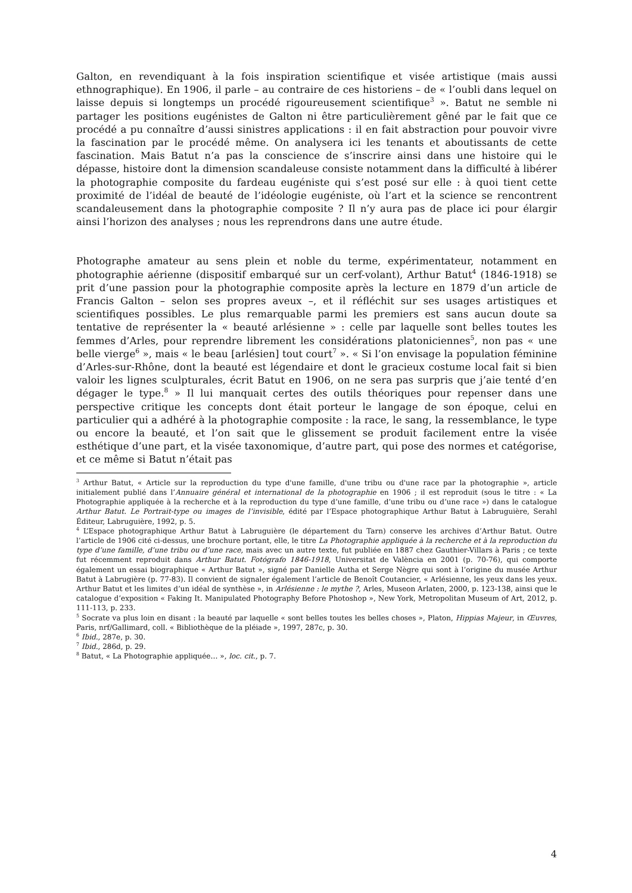Galton, en revendiquant à la fois inspiration scientifique et visée artistique (mais aussi ethnographique). En 1906, il parle – au contraire de ces historiens – de « l’oubli dans lequel on laisse depuis si longtemps un procédé rigoureusement scientifique<sup>3</sup> ». Batut ne semble ni partager les positions eugénistes de Galton ni être particulièrement gêné par le fait que ce procédé a pu connaître d’aussi sinistres applications : il en fait abstraction pour pouvoir vivre la fascination par le procédé même. On analysera ici les tenants et aboutissants de cette fascination. Mais Batut n’a pas la conscience de s’inscrire ainsi dans une histoire qui le dépasse, histoire dont la dimension scandaleuse consiste notamment dans la difficulté à libérer la photographie composite du fardeau eugéniste qui s’est posé sur elle : à quoi tient cette proximité de l’idéal de beauté de l’idéologie eugéniste, où l’art et la science se rencontrent scandaleusement dans la photographie composite ? Il n’y aura pas de place ici pour élargir ainsi l’horizon des analyses ; nous les reprendrons dans une autre étude.
Photographe amateur au sens plein et noble du terme, expérimentateur, notamment en photographie aérienne (dispositif embarqué sur un cerf-volant), Arthur Batut<sup>4</sup> (1846-1918) se prit d’une passion pour la photographie composite après la lecture en 1879 d’un article de Francis Galton – selon ses propres aveux –, et il réfléchit sur ses usages artistiques et scientifiques possibles. Le plus remarquable parmi les premiers est sans aucun doute sa tentative de représenter la « beauté arlésienne » : celle par laquelle sont belles toutes les femmes d’Arles, pour reprendre librement les considérations platoniciennes<sup>5</sup>, non pas « une belle vierge<sup>6</sup> », mais « le beau [arlésien] tout court<sup>7</sup> ». « Si l’on envisage la population féminine d’Arles-sur-Rhône, dont la beauté est légendaire et dont le gracieux costume local fait si bien valoir les lignes sculpturales, écrit Batut en 1906, on ne sera pas surpris que j’aie tenté d’en dégager le type.<sup>8</sup> » Il lui manquait certes des outils théoriques pour repenser dans une perspective critique les concepts dont était porteur le langage de son époque, celui en particulier qui a adhéré à la photographie composite : la race, le sang, la ressemblance, le type ou encore la beauté, et l’on sait que le glissement se produit facilement entre la visée esthétique d’une part, et la visée taxonomique, d’autre part, qui pose des normes et catégorise, et ce même si Batut n’était pas
<sup>3</sup> Arthur Batut, « Article sur la reproduction du type d'une famille, d'une tribu ou d'une race par la photographie », article initialement publié dans l’Annuaire général et international de la photographie en 1906 ; il est reproduit (sous le titre : « La Photographie appliquée à la recherche et à la reproduction du type d’une famille, d’une tribu ou d’une race ») dans le catalogue Arthur Batut. Le Portrait-type ou images de l’invisible, édité par l’Espace photographique Arthur Batut à Labruguière, Serahl Éditeur, Labruguière, 1992, p. 5.
<sup>4</sup> L’Espace photographique Arthur Batut à Labruguière (le département du Tarn) conserve les archives d’Arthur Batut. Outre l’article de 1906 cité ci-dessus, une brochure portant, elle, le titre La Photographie appliquée à la recherche et à la reproduction du type d’une famille, d’une tribu ou d’une race, mais avec un autre texte, fut publiée en 1887 chez Gauthier-Villars à Paris ; ce texte fut récemment reproduit dans Arthur Batut. Fotógrafo 1846-1918, Universitat de València en 2001 (p. 70-76), qui comporte également un essai biographique « Arthur Batut », signé par Danielle Autha et Serge Nègre qui sont à l’origine du musée Arthur Batut à Labrugière (p. 77-83). Il convient de signaler également l’article de Benoît Coutancier, « Arlésienne, les yeux dans les yeux. Arthur Batut et les limites d’un idéal de synthèse », in Arlésienne : le mythe ?, Arles, Museon Arlaten, 2000, p. 123-138, ainsi que le catalogue d’exposition « Faking It. Manipulated Photography Before Photoshop », New York, Metropolitan Museum of Art, 2012, p. 111-113, p. 233.
<sup>5</sup> Socrate va plus loin en disant : la beauté par laquelle « sont belles toutes les belles choses », Platon, Hippias Majeur, in Œuvres, Paris, nrf/Gallimard, coll. « Bibliothèque de la pléiade », 1997, 287c, p. 30.
<sup>6</sup> Ibid., 287e, p. 30.
<sup>7</sup> Ibid., 286d, p. 29.
<sup>8</sup> Batut, « La Photographie appliquée… », loc. cit., p. 7.
4